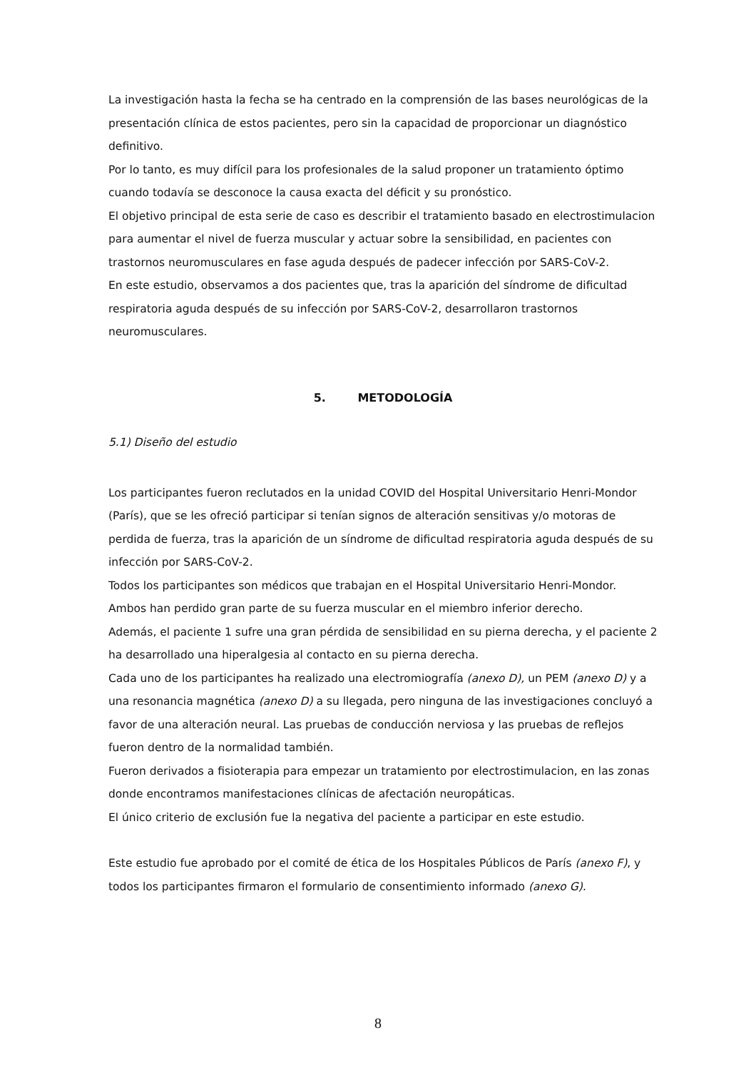La investigación hasta la fecha se ha centrado en la comprensión de las bases neurológicas de la presentación clínica de estos pacientes, pero sin la capacidad de proporcionar un diagnóstico definitivo.
Por lo tanto, es muy difícil para los profesionales de la salud proponer un tratamiento óptimo cuando todavía se desconoce la causa exacta del déficit y su pronóstico.
El objetivo principal de esta serie de caso es describir el tratamiento basado en electrostimulacion para aumentar el nivel de fuerza muscular y actuar sobre la sensibilidad, en pacientes con trastornos neuromusculares en fase aguda después de padecer infección por SARS-CoV-2.
En este estudio, observamos a dos pacientes que, tras la aparición del síndrome de dificultad respiratoria aguda después de su infección por SARS-CoV-2, desarrollaron trastornos neuromusculares.
5. METODOLOGÍA
5.1) Diseño del estudio
Los participantes fueron reclutados en la unidad COVID del Hospital Universitario Henri-Mondor (París), que se les ofreció participar si tenían signos de alteración sensitivas y/o motoras de perdida de fuerza, tras la aparición de un síndrome de dificultad respiratoria aguda después de su infección por SARS-CoV-2.
Todos los participantes son médicos que trabajan en el Hospital Universitario Henri-Mondor.
Ambos han perdido gran parte de su fuerza muscular en el miembro inferior derecho.
Además, el paciente 1 sufre una gran pérdida de sensibilidad en su pierna derecha, y el paciente 2 ha desarrollado una hiperalgesia al contacto en su pierna derecha.
Cada uno de los participantes ha realizado una electromiografía (anexo D), un PEM (anexo D) y a una resonancia magnética (anexo D) a su llegada, pero ninguna de las investigaciones concluyó a favor de una alteración neural. Las pruebas de conducción nerviosa y las pruebas de reflejos fueron dentro de la normalidad también.
Fueron derivados a fisioterapia para empezar un tratamiento por electrostimulacion, en las zonas donde encontramos manifestaciones clínicas de afectación neuropáticas.
El único criterio de exclusión fue la negativa del paciente a participar en este estudio.
Este estudio fue aprobado por el comité de ética de los Hospitales Públicos de París (anexo F), y todos los participantes firmaron el formulario de consentimiento informado (anexo G).
8